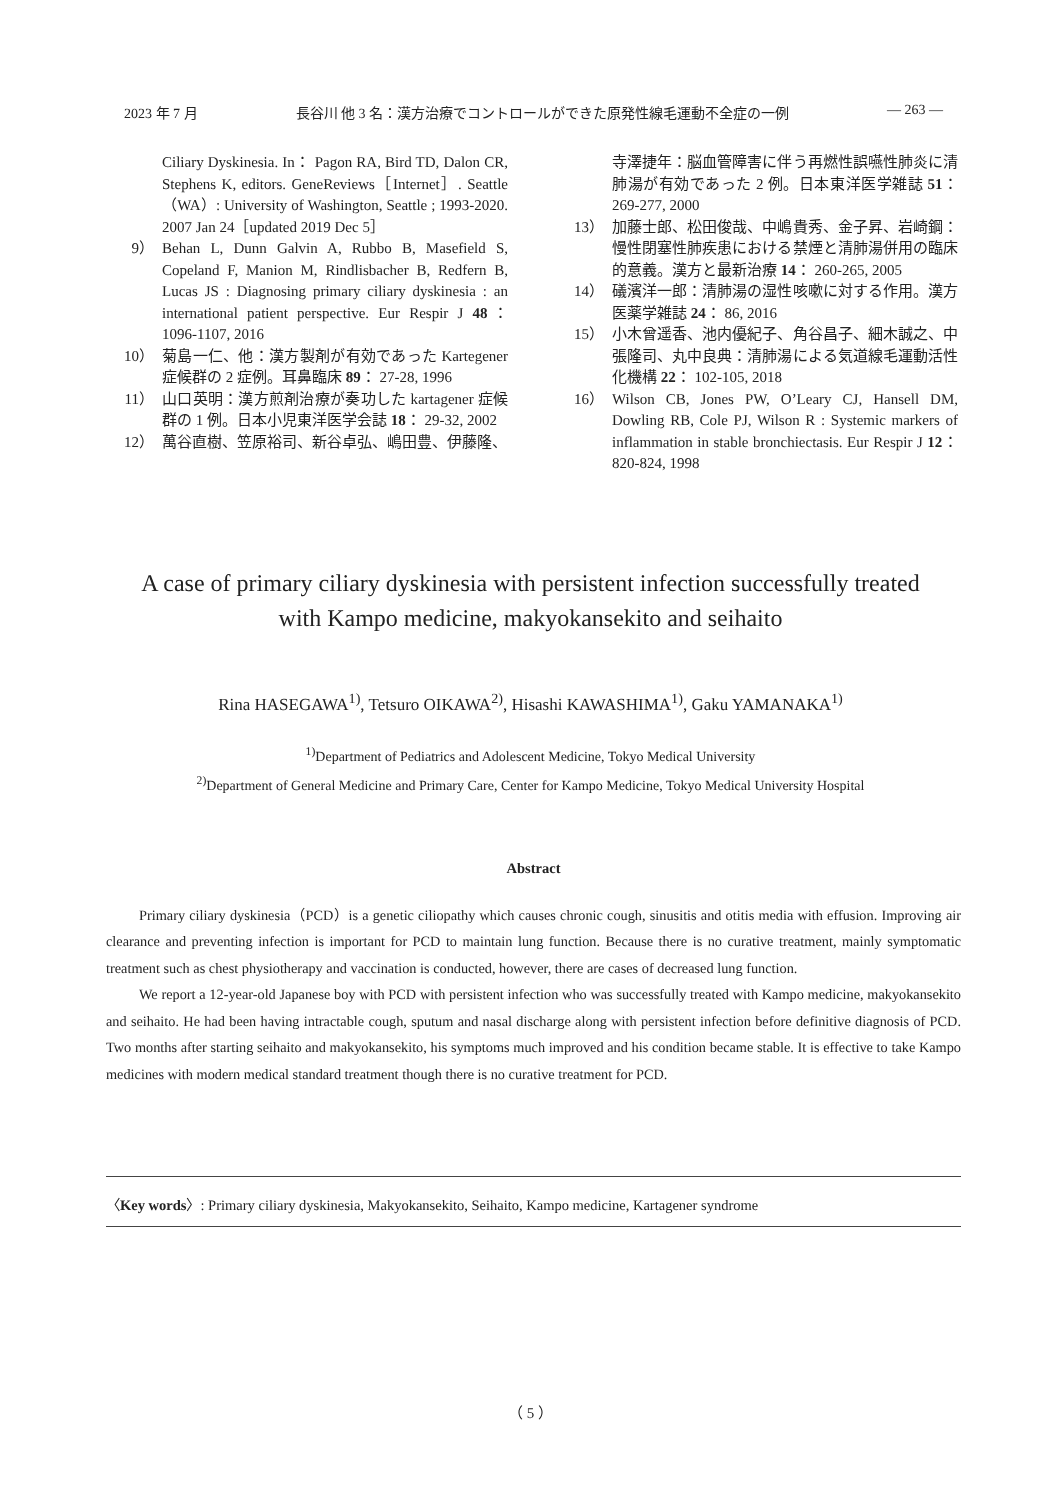2023 年 7 月 長谷川 他 3 名：漢方治療でコントロールができた原発性線毛運動不全症の一例 ― 263 ―
Ciliary Dyskinesia. In： Pagon RA, Bird TD, Dalon CR, Stephens K, editors. GeneReviews［Internet］. Seattle（WA）: University of Washington, Seattle ; 1993-2020. 2007 Jan 24［updated 2019 Dec 5］
9） Behan L, Dunn Galvin A, Rubbo B, Masefield S, Copeland F, Manion M, Rindlisbacher B, Redfern B, Lucas JS : Diagnosing primary ciliary dyskinesia : an international patient perspective. Eur Respir J 48： 1096-1107, 2016
10） 菊島一仁、他：漢方製剤が有効であった Kartegener 症候群の 2 症例。耳鼻臨床 89： 27-28, 1996
11） 山口英明：漢方煎剤治療が奏功した kartagener 症候群の 1 例。日本小児東洋医学会誌 18： 29-32, 2002
12） 萬谷直樹、笠原裕司、新谷卓弘、嶋田豊、伊藤隆、
寺澤捷年：脳血管障害に伴う再燃性誤嚥性肺炎に清肺湯が有効であった 2 例。日本東洋医学雑誌 51： 269-277, 2000
13） 加藤士郎、松田俊哉、中嶋貴秀、金子昇、岩崎鋼：慢性閉塞性肺疾患における禁煙と清肺湯併用の臨床的意義。漢方と最新治療 14： 260-265, 2005
14） 礒濱洋一郎：清肺湯の湿性咳嗽に対する作用。漢方医薬学雑誌 24： 86, 2016
15） 小木曾遥香、池内優紀子、角谷昌子、細木誠之、中張隆司、丸中良典：清肺湯による気道線毛運動活性化機構 22： 102-105, 2018
16） Wilson CB, Jones PW, O’Leary CJ, Hansell DM, Dowling RB, Cole PJ, Wilson R : Systemic markers of inflammation in stable bronchiectasis. Eur Respir J 12： 820-824, 1998
A case of primary ciliary dyskinesia with persistent infection successfully treated
with Kampo medicine, makyokansekito and seihaito
Rina HASEGAWA<sup>1)</sup>, Tetsuro OIKAWA<sup>2)</sup>, Hisashi KAWASHIMA<sup>1)</sup>, Gaku YAMANAKA<sup>1)</sup>
<sup>1)</sup> Department of Pediatrics and Adolescent Medicine, Tokyo Medical University
<sup>2)</sup> Department of General Medicine and Primary Care, Center for Kampo Medicine, Tokyo Medical University Hospital
Abstract
Primary ciliary dyskinesia（PCD）is a genetic ciliopathy which causes chronic cough, sinusitis and otitis media with effusion. Improving air clearance and preventing infection is important for PCD to maintain lung function. Because there is no curative treatment, mainly symptomatic treatment such as chest physiotherapy and vaccination is conducted, however, there are cases of decreased lung function.
We report a 12-year-old Japanese boy with PCD with persistent infection who was successfully treated with Kampo medicine, makyokansekito and seihaito. He had been having intractable cough, sputum and nasal discharge along with persistent infection before definitive diagnosis of PCD. Two months after starting seihaito and makyokansekito, his symptoms much improved and his condition became stable. It is effective to take Kampo medicines with modern medical standard treatment though there is no curative treatment for PCD.
〈Key words〉: Primary ciliary dyskinesia, Makyokansekito, Seihaito, Kampo medicine, Kartagener syndrome
（ 5 ）